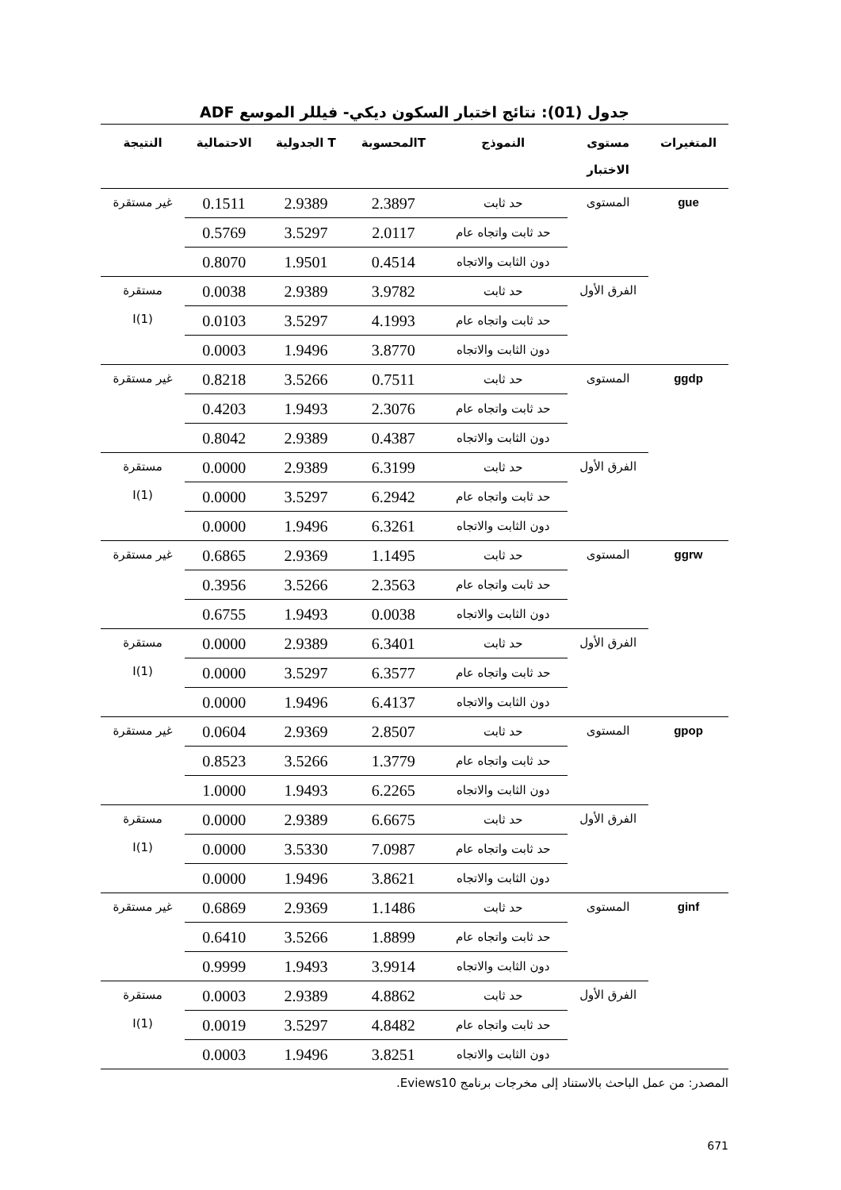جدول (01): نتائج اختبار السكون ديكي- فيللر الموسع ADF
| المتغيرات | مستوى الاختبار | النموذج | Tالمحسوبة | T الجدولية | الاحتمالية | النتيجة |
| --- | --- | --- | --- | --- | --- | --- |
| gue | المستوى | حد ثابت | 2.3897 | 2.9389 | 0.1511 | غير مستقرة |
| | | حد ثابت واتجاه عام | 2.0117 | 3.5297 | 0.5769 | |
| | | دون الثابت والاتجاه | 0.4514 | 1.9501 | 0.8070 | |
| | الفرق الأول | حد ثابت | 3.9782 | 2.9389 | 0.0038 | مستقرة I(1) |
| | | حد ثابت واتجاه عام | 4.1993 | 3.5297 | 0.0103 | |
| | | دون الثابت والاتجاه | 3.8770 | 1.9496 | 0.0003 | |
| ggdp | المستوى | حد ثابت | 0.7511 | 3.5266 | 0.8218 | غير مستقرة |
| | | حد ثابت واتجاه عام | 2.3076 | 1.9493 | 0.4203 | |
| | | دون الثابت والاتجاه | 0.4387 | 2.9389 | 0.8042 | |
| | الفرق الأول | حد ثابت | 6.3199 | 2.9389 | 0.0000 | مستقرة I(1) |
| | | حد ثابت واتجاه عام | 6.2942 | 3.5297 | 0.0000 | |
| | | دون الثابت والاتجاه | 6.3261 | 1.9496 | 0.0000 | |
| ggrw | المستوى | حد ثابت | 1.1495 | 2.9369 | 0.6865 | غير مستقرة |
| | | حد ثابت واتجاه عام | 2.3563 | 3.5266 | 0.3956 | |
| | | دون الثابت والاتجاه | 0.0038 | 1.9493 | 0.6755 | |
| | الفرق الأول | حد ثابت | 6.3401 | 2.9389 | 0.0000 | مستقرة I(1) |
| | | حد ثابت واتجاه عام | 6.3577 | 3.5297 | 0.0000 | |
| | | دون الثابت والاتجاه | 6.4137 | 1.9496 | 0.0000 | |
| gpop | المستوى | حد ثابت | 2.8507 | 2.9369 | 0.0604 | غير مستقرة |
| | | حد ثابت واتجاه عام | 1.3779 | 3.5266 | 0.8523 | |
| | | دون الثابت والاتجاه | 6.2265 | 1.9493 | 1.0000 | |
| | الفرق الأول | حد ثابت | 6.6675 | 2.9389 | 0.0000 | مستقرة I(1) |
| | | حد ثابت واتجاه عام | 7.0987 | 3.5330 | 0.0000 | |
| | | دون الثابت والاتجاه | 3.8621 | 1.9496 | 0.0000 | |
| ginf | المستوى | حد ثابت | 1.1486 | 2.9369 | 0.6869 | غير مستقرة |
| | | حد ثابت واتجاه عام | 1.8899 | 3.5266 | 0.6410 | |
| | | دون الثابت والاتجاه | 3.9914 | 1.9493 | 0.9999 | |
| | الفرق الأول | حد ثابت | 4.8862 | 2.9389 | 0.0003 | مستقرة I(1) |
| | | حد ثابت واتجاه عام | 4.8482 | 3.5297 | 0.0019 | |
| | | دون الثابت والاتجاه | 3.8251 | 1.9496 | 0.0003 | |
المصدر: من عمل الباحث بالاستناد إلى مخرجات برنامج Eviews10.
671